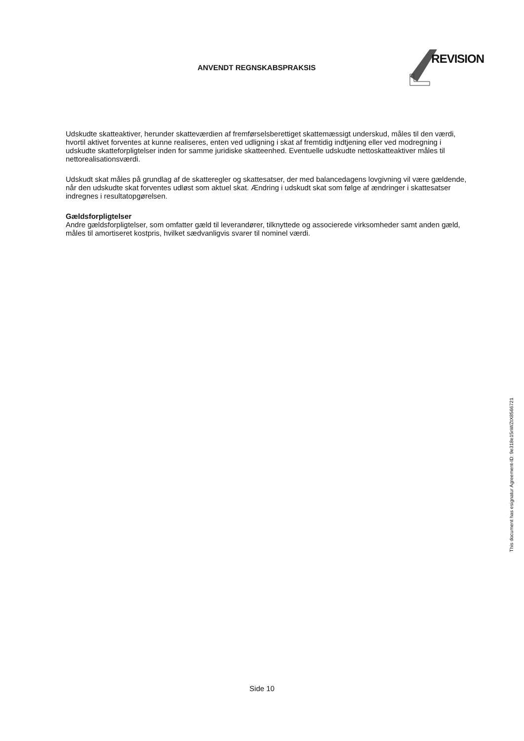ANVENDT REGNSKABSPRAKSIS
REVISION
Udskudte skatteaktiver, herunder skatteværdien af fremførselsberettiget skattemæssigt underskud, måles til den værdi, hvortil aktivet forventes at kunne realiseres, enten ved udligning i skat af fremtidig indtjening eller ved modregning i udskudte skatteforpligtelser inden for samme juridiske skatteenhed. Eventuelle udskudte nettoskatteaktiver måles til nettorealisationsværdi.
Udskudt skat måles på grundlag af de skatteregler og skattesatser, der med balancedagens lovgivning vil være gældende, når den udskudte skat forventes udløst som aktuel skat. Ændring i udskudt skat som følge af ændringer i skattesatser indregnes i resultatopgørelsen.
Gældsforpligtelser
Andre gældsforpligtelser, som omfatter gæld til leverandører, tilknyttede og associerede virksomheder samt anden gæld, måles til amortiseret kostpris, hvilket sædvanligvis svarer til nominel værdi.
This document has esignatur Agreement-ID: 9e318e15nWZtX8566721
Side 10